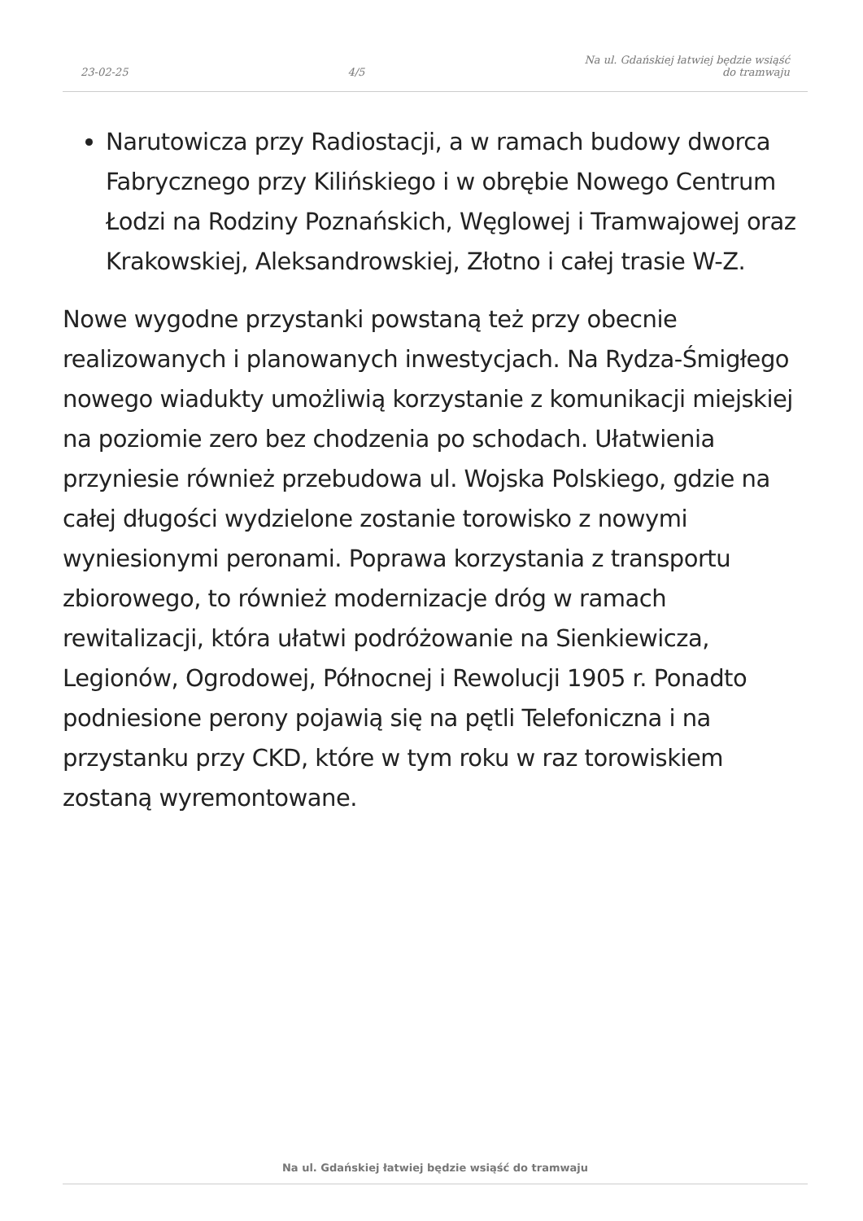23-02-25 4/5 Na ul. Gdańskiej łatwiej będzie wsiąść
do tramwaju
Narutowicza przy Radiostacji, a w ramach budowy dworca Fabrycznego przy Kilińskiego i w obrębie Nowego Centrum Łodzi na Rodziny Poznańskich, Węglowej i Tramwajowej oraz Krakowskiej, Aleksandrowskiej, Złotno i całej trasie W-Z.
Nowe wygodne przystanki powstaną też przy obecnie realizowanych i planowanych inwestycjach. Na Rydza-Śmigłego nowego wiadukty umożliwią korzystanie z komunikacji miejskiej na poziomie zero bez chodzenia po schodach. Ułatwienia przyniesie również przebudowa ul. Wojska Polskiego, gdzie na całej długości wydzielone zostanie torowisko z nowymi wyniesionymi peronami. Poprawa korzystania z transportu zbiorowego, to również modernizacje dróg w ramach rewitalizacji, która ułatwi podróżowanie na Sienkiewicza, Legionów, Ogrodowej, Północnej i Rewolucji 1905 r. Ponadto podniesione perony pojawią się na pętli Telefoniczna i na przystanku przy CKD, które w tym roku w raz torowiskiem zostaną wyremontowane.
Na ul. Gdańskiej łatwiej będzie wsiąść do tramwaju